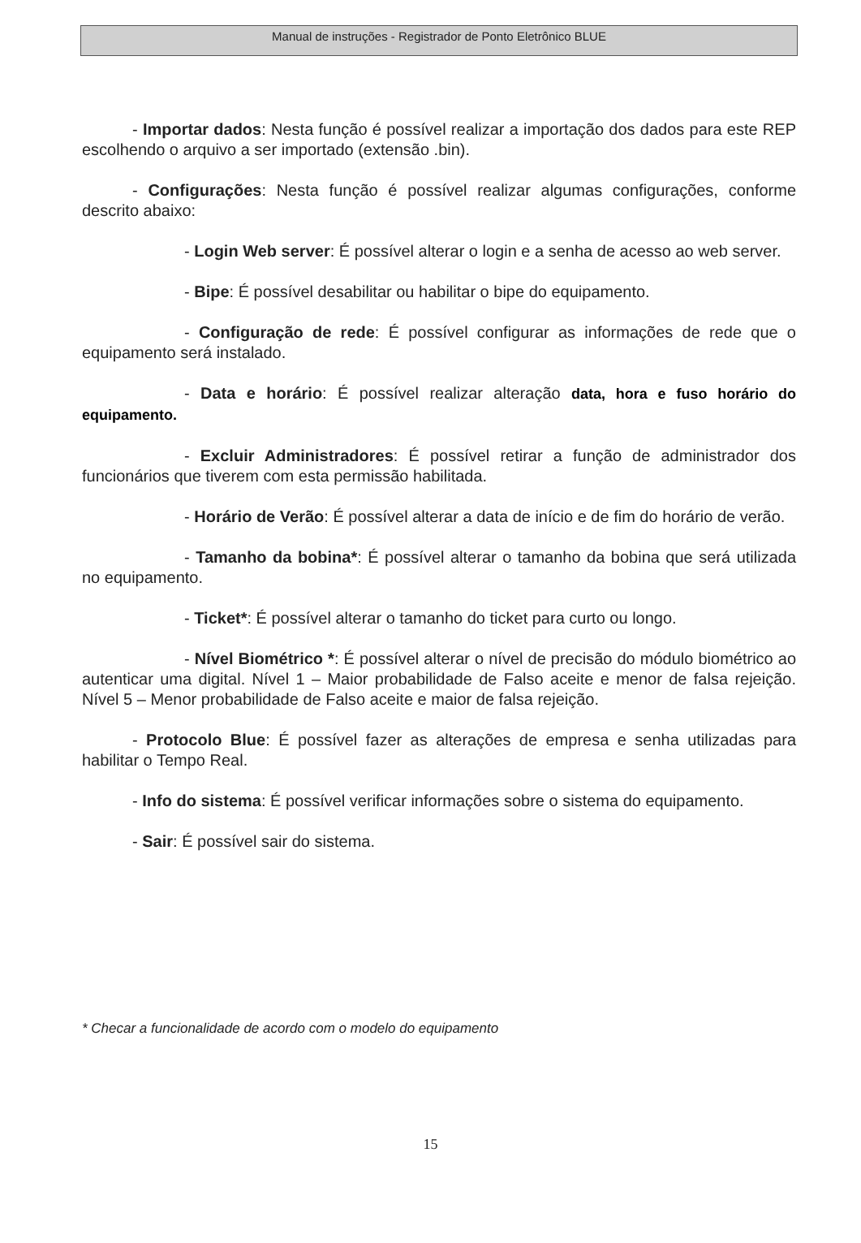Manual de instruções - Registrador de Ponto Eletrônico BLUE
- Importar dados: Nesta função é possível realizar a importação dos dados para este REP escolhendo o arquivo a ser importado (extensão .bin).
- Configurações: Nesta função é possível realizar algumas configurações, conforme descrito abaixo:
- Login Web server: É possível alterar o login e a senha de acesso ao web server.
- Bipe: É possível desabilitar ou habilitar o bipe do equipamento.
- Configuração de rede: É possível configurar as informações de rede que o equipamento será instalado.
- Data e horário: É possível realizar alteração data, hora e fuso horário do equipamento.
- Excluir Administradores: É possível retirar a função de administrador dos funcionários que tiverem com esta permissão habilitada.
- Horário de Verão: É possível alterar a data de início e de fim do horário de verão.
- Tamanho da bobina*: É possível alterar o tamanho da bobina que será utilizada no equipamento.
- Ticket*: É possível alterar o tamanho do ticket para curto ou longo.
- Nível Biométrico *: É possível alterar o nível de precisão do módulo biométrico ao autenticar uma digital. Nível 1 – Maior probabilidade de Falso aceite e menor de falsa rejeição. Nível 5 – Menor probabilidade de Falso aceite e maior de falsa rejeição.
- Protocolo Blue: É possível fazer as alterações de empresa e senha utilizadas para habilitar o Tempo Real.
- Info do sistema: É possível verificar informações sobre o sistema do equipamento.
- Sair: É possível sair do sistema.
* Checar a funcionalidade de acordo com o modelo do equipamento
15